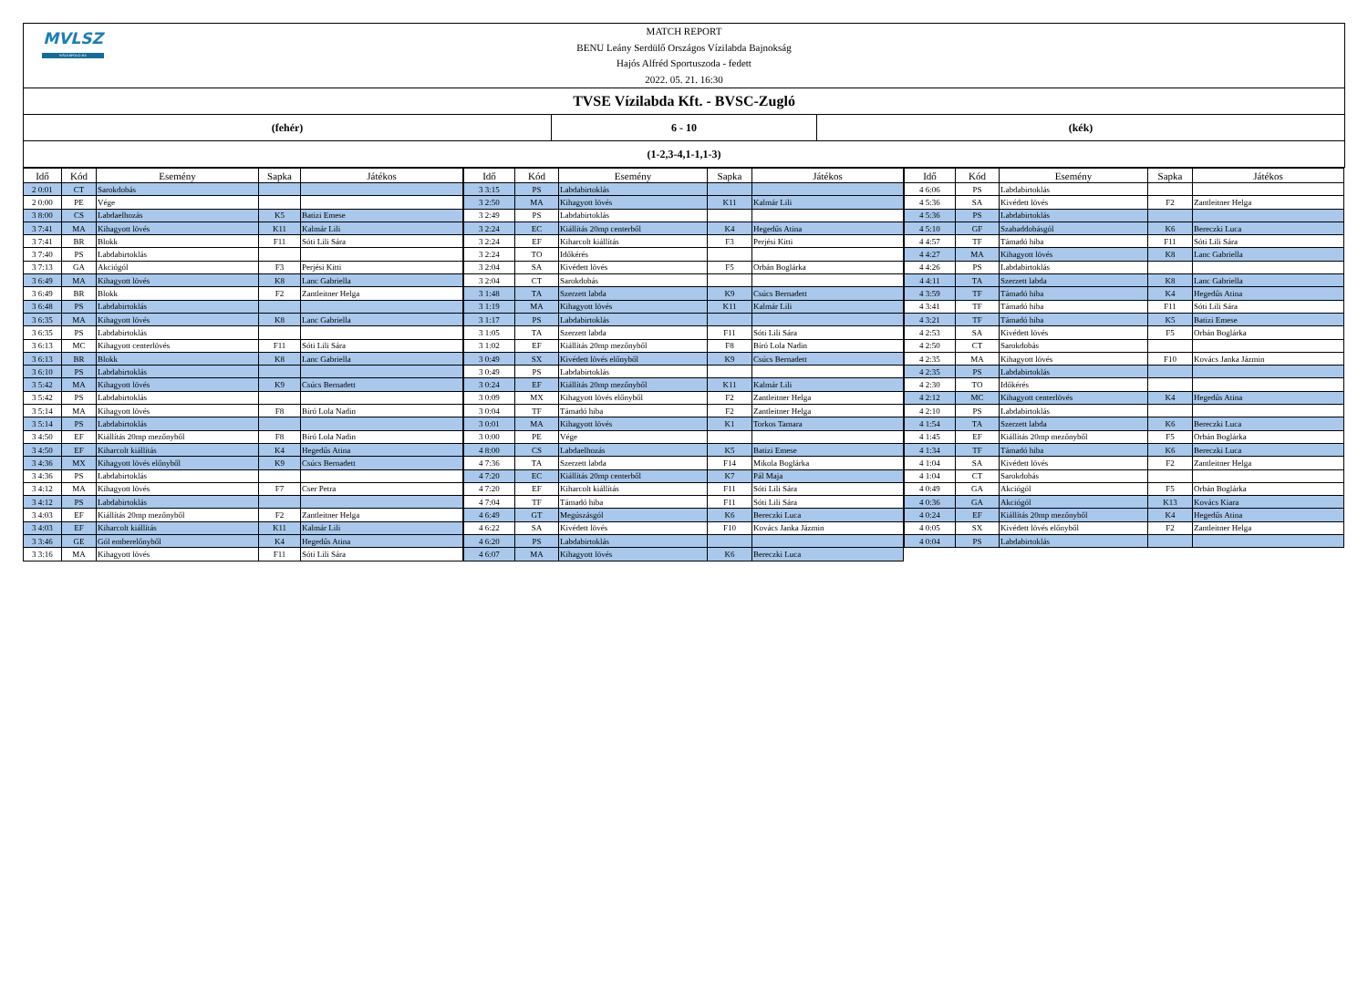MVLSZ
WATERPOLO.HU
MATCH REPORT
BENU Leány Serdülő Országos Vízilabda Bajnokság
Hajós Alfréd Sportuszoda - fedett
2022. 05. 21. 16:30
TVSE Vízilabda Kft. - BVSC-Zugló
(fehér) 6 - 10 (kék)
(1-2,3-4,1-1,1-3)
| Idő | Kód | Esemény | Sapka | Játékos |
| --- | --- | --- | --- | --- |
| 2 0:01 | CT | Sarokdobás | | |
| 2 0:00 | PE | Vége | | |
| 3 8:00 | CS | Labdaelhozás | K5 | Batizi Emese |
| 3 7:41 | MA | Kihagyott lövés | K11 | Kalmár Lili |
| 3 7:41 | BR | Blokk | F11 | Sóti Lili Sára |
| 3 7:40 | PS | Labdabirtoklás | | |
| 3 7:13 | GA | Akciógól | F3 | Perjési Kitti |
| 3 6:49 | MA | Kihagyott lövés | K8 | Lanc Gabriella |
| 3 6:49 | BR | Blokk | F2 | Zantleitner Helga |
| 3 6:48 | PS | Labdabirtoklás | | |
| 3 6:35 | MA | Kihagyott lövés | K8 | Lanc Gabriella |
| 3 6:35 | PS | Labdabirtoklás | | |
| 3 6:13 | MC | Kihagyott centerlövés | F11 | Sóti Lili Sára |
| 3 6:13 | BR | Blokk | K8 | Lanc Gabriella |
| 3 6:10 | PS | Labdabirtoklás | | |
| 3 5:42 | MA | Kihagyott lövés | K9 | Csúcs Bernadett |
| 3 5:42 | PS | Labdabirtoklás | | |
| 3 5:14 | MA | Kihagyott lövés | F8 | Bíró Lola Nadin |
| 3 5:14 | PS | Labdabirtoklás | | |
| 3 4:50 | EF | Kiállítás 20mp mezőnyből | F8 | Bíró Lola Nadin |
| 3 4:50 | EF | Kiharcolt kiállítás | K4 | Hegedűs Atina |
| 3 4:36 | MX | Kihagyott lövés előnyből | K9 | Csúcs Bernadett |
| 3 4:36 | PS | Labdabirtoklás | | |
| 3 4:12 | MA | Kihagyott lövés | F7 | Cser Petra |
| 3 4:12 | PS | Labdabirtoklás | | |
| 3 4:03 | EF | Kiállítás 20mp mezőnyből | F2 | Zantleitner Helga |
| 3 4:03 | EF | Kiharcolt kiállítás | K11 | Kalmár Lili |
| 3 3:46 | GE | Gól emberelőnyből | K4 | Hegedűs Atina |
| 3 3:16 | MA | Kihagyott lövés | F11 | Sóti Lili Sára |
| Idő | Kód | Esemény | Sapka | Játékos |
| --- | --- | --- | --- | --- |
| 3 3:15 | PS | Labdabirtoklás | | |
| 3 2:50 | MA | Kihagyott lövés | K11 | Kalmár Lili |
| 3 2:49 | PS | Labdabirtoklás | | |
| 3 2:24 | EC | Kiállítás 20mp centerből | K4 | Hegedűs Atina |
| 3 2:24 | EF | Kiharcolt kiállítás | F3 | Perjési Kitti |
| 3 2:24 | TO | Időkérés | | |
| 3 2:04 | SA | Kivédett lövés | F5 | Orbán Boglárka |
| 3 2:04 | CT | Sarokdobás | | |
| 3 1:48 | TA | Szerzett labda | K9 | Csúcs Bernadett |
| 3 1:19 | MA | Kihagyott lövés | K11 | Kalmár Lili |
| 3 1:17 | PS | Labdabirtoklás | | |
| 3 1:05 | TA | Szerzett labda | F11 | Sóti Lili Sára |
| 3 1:02 | EF | Kiállítás 20mp mezőnyből | F8 | Bíró Lola Nadin |
| 3 0:49 | SX | Kivédett lövés előnyből | K9 | Csúcs Bernadett |
| 3 0:49 | PS | Labdabirtoklás | | |
| 3 0:24 | EF | Kiállítás 20mp mezőnyből | K11 | Kalmár Lili |
| 3 0:09 | MX | Kihagyott lövés előnyből | F2 | Zantleitner Helga |
| 3 0:04 | TF | Támadó hiba | F2 | Zantleitner Helga |
| 3 0:01 | MA | Kihagyott lövés | K1 | Torkos Tamara |
| 3 0:00 | PE | Vége | | |
| 4 8:00 | CS | Labdaelhozás | K5 | Batizi Emese |
| 4 7:36 | TA | Szerzett labda | F14 | Mikola Boglárka |
| 4 7:20 | EC | Kiállítás 20mp centerből | K7 | Pál Maja |
| 4 7:20 | EF | Kiharcolt kiállítás | F11 | Sóti Lili Sára |
| 4 7:04 | TF | Támadó hiba | F11 | Sóti Lili Sára |
| 4 6:49 | GT | Megúszásgól | K6 | Bereczki Luca |
| 4 6:22 | SA | Kivédett lövés | F10 | Kovács Janka Jázmin |
| 4 6:20 | PS | Labdabirtoklás | | |
| 4 6:07 | MA | Kihagyott lövés | K6 | Bereczki Luca |
| Idő | Kód | Esemény | Sapka | Játékos |
| --- | --- | --- | --- | --- |
| 4 6:06 | PS | Labdabirtoklás | | |
| 4 5:36 | SA | Kivédett lövés | F2 | Zantleitner Helga |
| 4 5:36 | PS | Labdabirtoklás | | |
| 4 5:10 | GF | Szabaddobásgól | K6 | Bereczki Luca |
| 4 4:57 | TF | Támadó hiba | F11 | Sóti Lili Sára |
| 4 4:27 | MA | Kihagyott lövés | K8 | Lanc Gabriella |
| 4 4:26 | PS | Labdabirtoklás | | |
| 4 4:11 | TA | Szerzett labda | K8 | Lanc Gabriella |
| 4 3:59 | TF | Támadó hiba | K4 | Hegedűs Atina |
| 4 3:41 | TF | Támadó hiba | F11 | Sóti Lili Sára |
| 4 3:21 | TF | Támadó hiba | K5 | Batizi Emese |
| 4 2:53 | SA | Kivédett lövés | F5 | Orbán Boglárka |
| 4 2:50 | CT | Sarokdobás | | |
| 4 2:35 | MA | Kihagyott lövés | F10 | Kovács Janka Jázmin |
| 4 2:35 | PS | Labdabirtoklás | | |
| 4 2:30 | TO | Időkérés | | |
| 4 2:12 | MC | Kihagyott centerlövés | K4 | Hegedűs Atina |
| 4 2:10 | PS | Labdabirtoklás | | |
| 4 1:54 | TA | Szerzett labda | K6 | Bereczki Luca |
| 4 1:45 | EF | Kiállítás 20mp mezőnyből | F5 | Orbán Boglárka |
| 4 1:34 | TF | Támadó hiba | K6 | Bereczki Luca |
| 4 1:04 | SA | Kivédett lövés | F2 | Zantleitner Helga |
| 4 1:04 | CT | Sarokdobás | | |
| 4 0:49 | GA | Akciógól | F5 | Orbán Boglárka |
| 4 0:36 | GA | Akciógól | K13 | Kovács Kiara |
| 4 0:24 | EF | Kiállítás 20mp mezőnyből | K4 | Hegedűs Atina |
| 4 0:05 | SX | Kivédett lövés előnyből | F2 | Zantleitner Helga |
| 4 0:04 | PS | Labdabirtoklás | | |